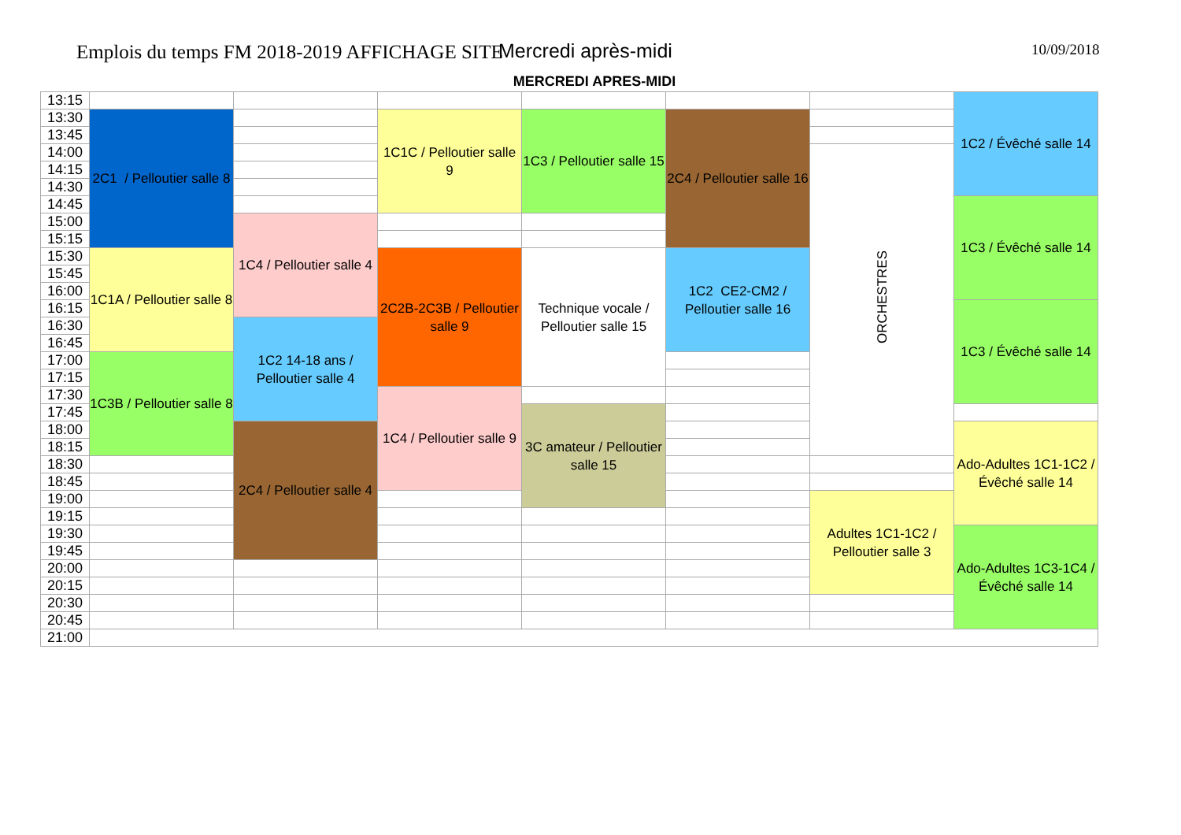Emplois du temps FM 2018-2019 AFFICHAGE SITE Mercredi après-midi 10/09/2018
MERCREDI APRES-MIDI
| 13:15 | | | | | | | 1C2 / Évêché salle 14 |
| 13:30 | 2C1 / Pelloutier salle 8 | | 1C1C / Pelloutier salle 9 | 1C3 / Pelloutier salle 15 | 2C4 / Pelloutier salle 16 | | |
| 13:45 | | | | | | | |
| 14:00 | | | | | | ORCHESTRES | |
| 14:15 | | | | | | | |
| 14:30 | | | | | | | |
| 14:45 | | | | | | | 1C3 / Évêché salle 14 |
| 15:00 | | 1C4 / Pelloutier salle 4 | | | | | |
| 15:15 | | | | | | | |
| 15:30 | 1C1A / Pelloutier salle 8 | | 2C2B-2C3B / Pelloutier salle 9 | Technique vocale / Pelloutier salle 15 | 1C2 CE2-CM2 / Pelloutier salle 16 | | |
| 15:45 | | | | | | | |
| 16:00 | | | | | | | |
| 16:15 | | | | | | | 1C3 / Évêché salle 14 |
| 16:30 | | 1C2 14-18 ans / Pelloutier salle 4 | | | | | |
| 16:45 | | | | | | | |
| 17:00 | 1C3B / Pelloutier salle 8 | | | | | | |
| 17:15 | | | | | | | |
| 17:30 | | | 1C4 / Pelloutier salle 9 | | | | |
| 17:45 | | | | 3C amateur / Pelloutier salle 15 | | | |
| 18:00 | | 2C4 / Pelloutier salle 4 | | | | | Ado-Adultes 1C1-1C2 / Évêché salle 14 |
| 18:15 | | | | | | | |
| 18:30 | | | | | | | |
| 18:45 | | | | | | | |
| 19:00 | | | | | | Adultes 1C1-1C2 / Pelloutier salle 3 | |
| 19:15 | | | | | | | |
| 19:30 | | | | | | | Ado-Adultes 1C3-1C4 / Évêché salle 14 |
| 19:45 | | | | | | | |
| 20:00 | | | | | | | |
| 20:15 | | | | | | | |
| 20:30 | | | | | | | |
| 20:45 | | | | | | | |
| 21:00 | | | | | | | |